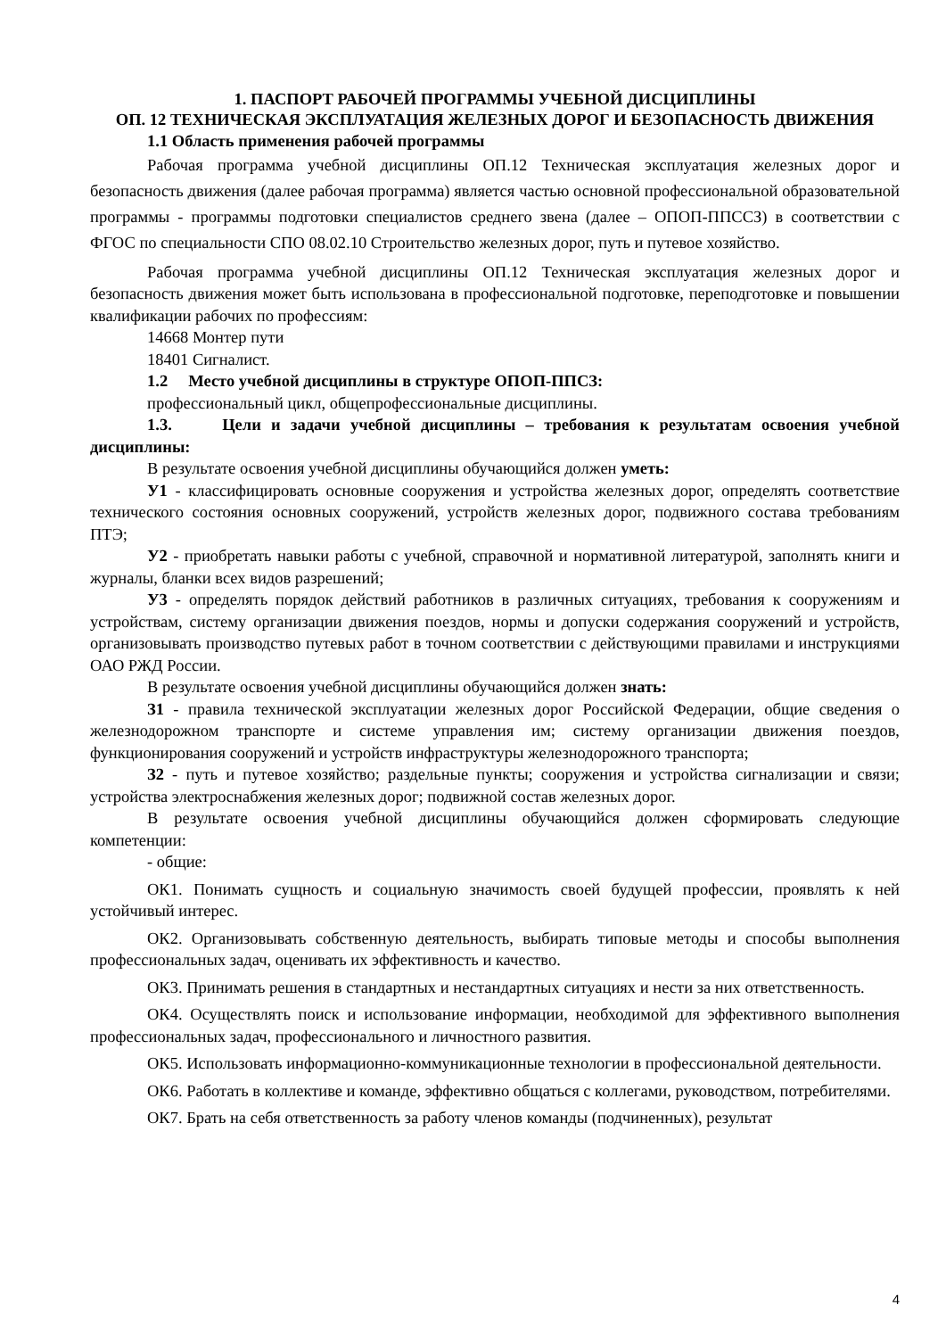1. ПАСПОРТ РАБОЧЕЙ ПРОГРАММЫ УЧЕБНОЙ ДИСЦИПЛИНЫ
ОП. 12 ТЕХНИЧЕСКАЯ ЭКСПЛУАТАЦИЯ ЖЕЛЕЗНЫХ ДОРОГ И БЕЗОПАСНОСТЬ ДВИЖЕНИЯ
1.1 Область применения рабочей программы
Рабочая программа учебной дисциплины ОП.12 Техническая эксплуатация железных дорог и безопасность движения (далее рабочая программа) является частью основной профессиональной образовательной программы - программы подготовки специалистов среднего звена (далее – ОПОП-ППССЗ) в соответствии с ФГОС по специальности СПО 08.02.10 Строительство железных дорог, путь и путевое хозяйство.
Рабочая программа учебной дисциплины ОП.12 Техническая эксплуатация железных дорог и безопасность движения может быть использована в профессиональной подготовке, переподготовке и повышении квалификации рабочих по профессиям:
14668 Монтер пути
18401 Сигналист.
1.2 Место учебной дисциплины в структуре ОПОП-ППСЗ:
профессиональный цикл, общепрофессиональные дисциплины.
1.3. Цели и задачи учебной дисциплины – требования к результатам освоения учебной дисциплины:
В результате освоения учебной дисциплины обучающийся должен уметь:
У1 - классифицировать основные сооружения и устройства железных дорог, определять соответствие технического состояния основных сооружений, устройств железных дорог, подвижного состава требованиям ПТЭ;
У2 - приобретать навыки работы с учебной, справочной и нормативной литературой, заполнять книги и журналы, бланки всех видов разрешений;
У3 - определять порядок действий работников в различных ситуациях, требования к сооружениям и устройствам, систему организации движения поездов, нормы и допуски содержания сооружений и устройств, организовывать производство путевых работ в точном соответствии с действующими правилами и инструкциями ОАО РЖД России.
В результате освоения учебной дисциплины обучающийся должен знать:
З1 - правила технической эксплуатации железных дорог Российской Федерации, общие сведения о железнодорожном транспорте и системе управления им; систему организации движения поездов, функционирования сооружений и устройств инфраструктуры железнодорожного транспорта;
З2 - путь и путевое хозяйство; раздельные пункты; сооружения и устройства сигнализации и связи; устройства электроснабжения железных дорог; подвижной состав железных дорог.
В результате освоения учебной дисциплины обучающийся должен сформировать следующие компетенции:
- общие:
ОК1. Понимать сущность и социальную значимость своей будущей профессии, проявлять к ней устойчивый интерес.
ОК2. Организовывать собственную деятельность, выбирать типовые методы и способы выполнения профессиональных задач, оценивать их эффективность и качество.
ОК3. Принимать решения в стандартных и нестандартных ситуациях и нести за них ответственность.
ОК4. Осуществлять поиск и использование информации, необходимой для эффективного выполнения профессиональных задач, профессионального и личностного развития.
ОК5. Использовать информационно-коммуникационные технологии в профессиональной деятельности.
ОК6. Работать в коллективе и команде, эффективно общаться с коллегами, руководством, потребителями.
ОК7. Брать на себя ответственность за работу членов команды (подчиненных), результат
4